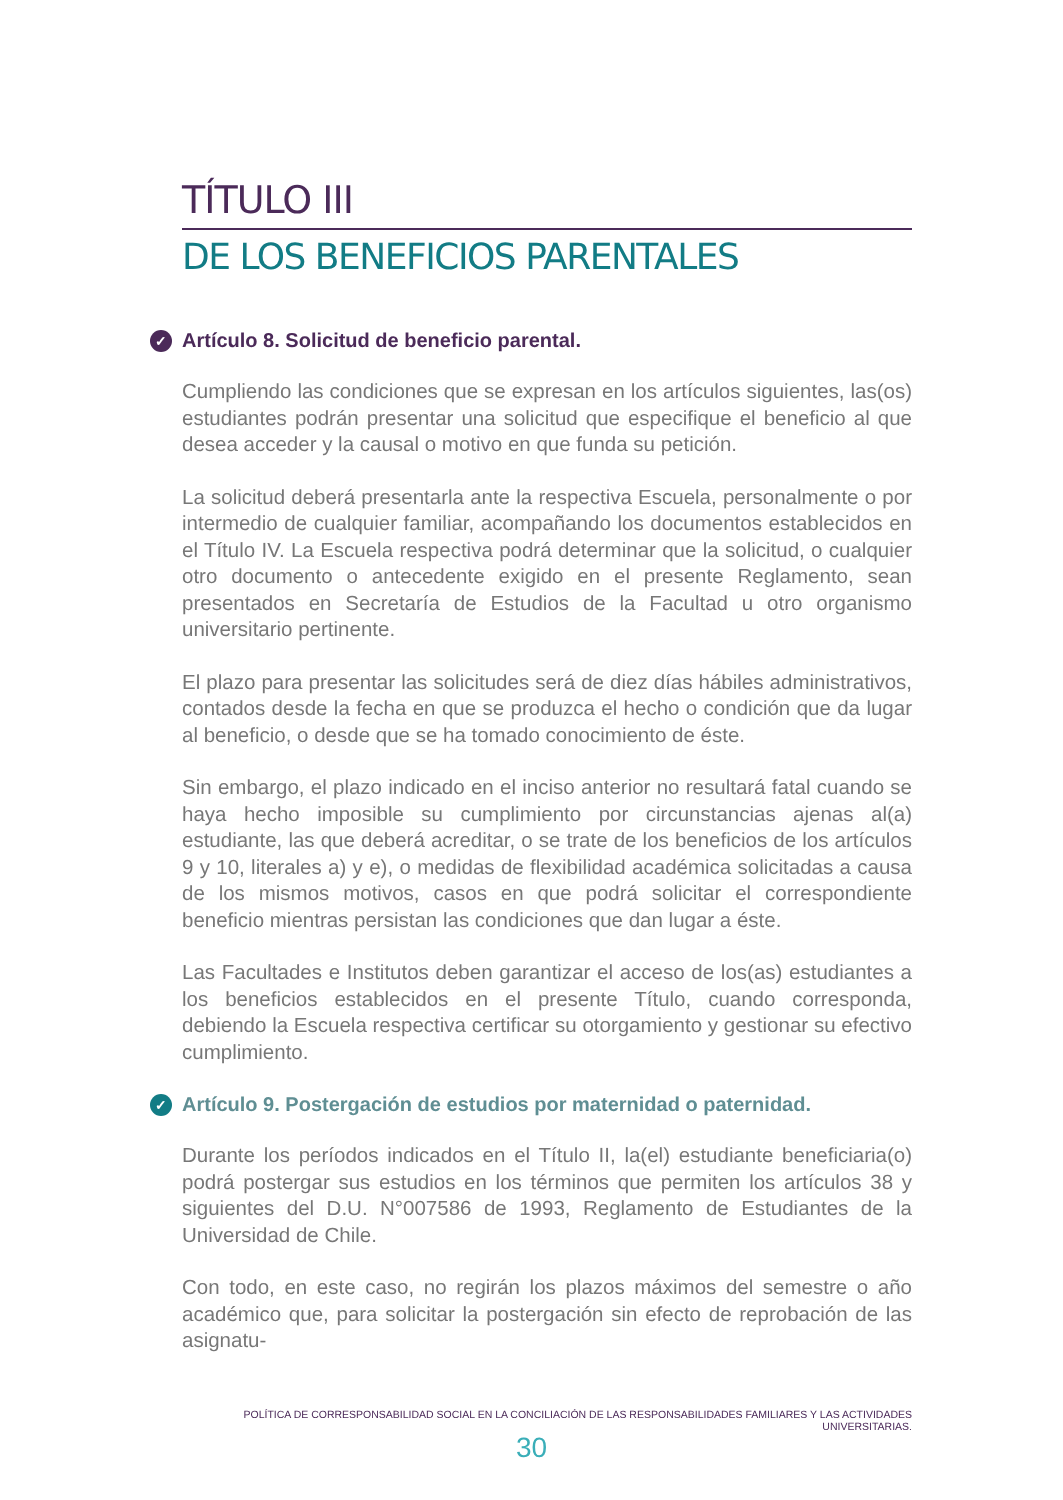TÍTULO III
DE LOS BENEFICIOS PARENTALES
✓ Artículo 8. Solicitud de beneficio parental.
Cumpliendo las condiciones que se expresan en los artículos siguientes, las(os) estudiantes podrán presentar una solicitud que especifique el beneficio al que desea acceder y la causal o motivo en que funda su petición.
La solicitud deberá presentarla ante la respectiva Escuela, personalmente o por intermedio de cualquier familiar, acompañando los documentos establecidos en el Título IV. La Escuela respectiva podrá determinar que la solicitud, o cualquier otro documento o antecedente exigido en el presente Reglamento, sean presentados en Secretaría de Estudios de la Facultad u otro organismo universitario pertinente.
El plazo para presentar las solicitudes será de diez días hábiles administrativos, contados desde la fecha en que se produzca el hecho o condición que da lugar al beneficio, o desde que se ha tomado conocimiento de éste.
Sin embargo, el plazo indicado en el inciso anterior no resultará fatal cuando se haya hecho imposible su cumplimiento por circunstancias ajenas al(a) estudiante, las que deberá acreditar, o se trate de los beneficios de los artículos 9 y 10, literales a) y e), o medidas de flexibilidad académica solicitadas a causa de los mismos motivos, casos en que podrá solicitar el correspondiente beneficio mientras persistan las condiciones que dan lugar a éste.
Las Facultades e Institutos deben garantizar el acceso de los(as) estudiantes a los beneficios establecidos en el presente Título, cuando corresponda, debiendo la Escuela respectiva certificar su otorgamiento y gestionar su efectivo cumplimiento.
✓ Artículo 9. Postergación de estudios por maternidad o paternidad.
Durante los períodos indicados en el Título II, la(el) estudiante beneficiaria(o) podrá postergar sus estudios en los términos que permiten los artículos 38 y siguientes del D.U. N°007586 de 1993, Reglamento de Estudiantes de la Universidad de Chile.
Con todo, en este caso, no regirán los plazos máximos del semestre o año académico que, para solicitar la postergación sin efecto de reprobación de las asignatu-
POLÍTICA DE CORRESPONSABILIDAD SOCIAL EN LA CONCILIACIÓN DE LAS RESPONSABILIDADES FAMILIARES Y LAS ACTIVIDADES UNIVERSITARIAS.
30